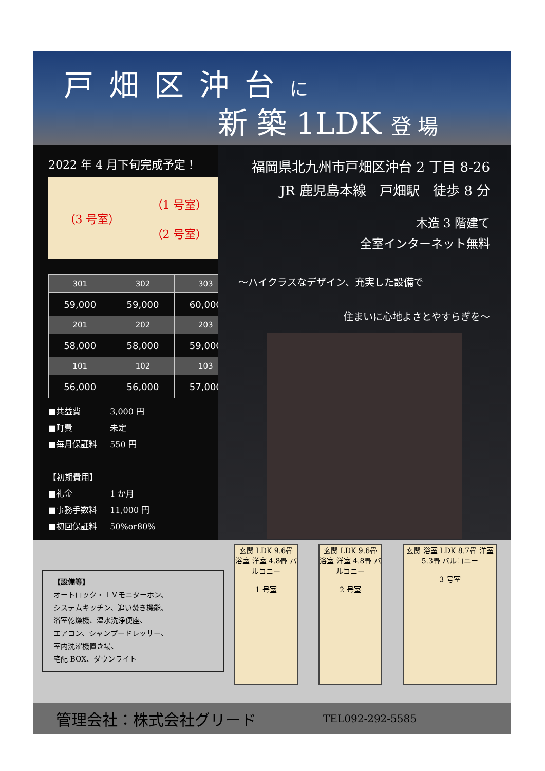戸畑区沖台に
新 築 1LDK 登 場
2022 年 4 月下旬完成予定！
（3 号室） （1 号室）
（2 号室）
| 301 | 302 | 303 |
| --- | --- | --- |
| 59,000 | 59,000 | 60,000 |
| 201 | 202 | 203 |
| 58,000 | 58,000 | 59,000 |
| 101 | 102 | 103 |
| 56,000 | 56,000 | 57,000 |
■ 共益費 3,000 円
■ 町費 未定
■ 毎月保証料 550 円
【初期費用】
■ 礼金 1 か月
■ 事務手数料 11,000 円
■ 初回保証料 50%or80%
福岡県北九州市戸畑区沖台 2 丁目 8-26
JR 鹿児島本線　戸畑駅　徒歩 8 分
木造 3 階建て
全室インターネット無料
～ハイクラスなデザイン、充実した設備で
住まいに心地よさとやすらぎを～
【設備等】
オートロック・ＴＶモニターホン、
システムキッチン、追い焚き機能、
浴室乾燥機、温水洗浄便座、
エアコン、シャンプードレッサー、
室内洗濯機置き場、
宅配 BOX、ダウンライト
玄関 LDK 9.6畳 浴室 洋室 4.8畳 バルコニー
1 号室
玄関 LDK 9.6畳 浴室 洋室 4.8畳 バルコニー
2 号室
玄関 浴室 LDK 8.7畳 洋室 5.3畳 バルコニー
3 号室
管理会社：株式会社グリード TEL092-292-5585